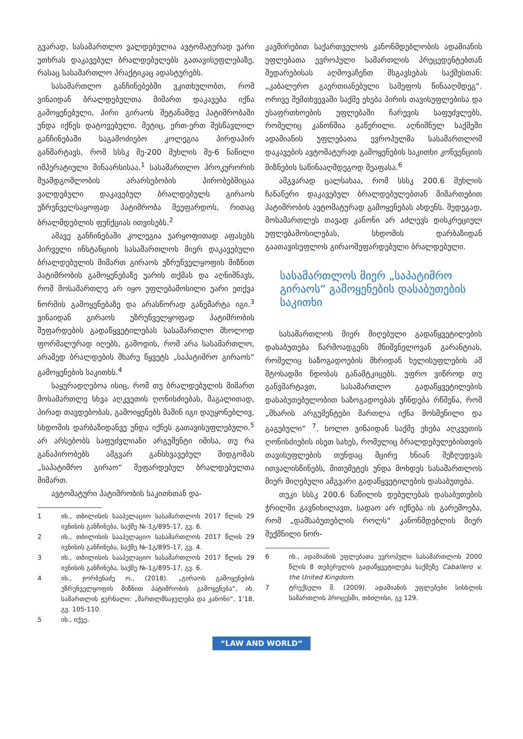გვარად, სასამართლო ვალდებულია ავტომატურად უარი უთხრას დაკავებულ ბრალდებულებს გათავისუფლებაზე, რასაც სასამართლო პრაქტიკაც ადასტურებს.
სასამართლო განჩინებებში ვკითხულობთ, რომ ვინაიდან ბრალდებულთა მიმართ დაკავება იქნა გამოყენებული, პირი გირაოს შეტანამდე პატიმრობაში უნდა იქნეს დატოვებული. მეტიც, ერთ-ერთ შესწავლილ განჩინებაში საგამოძიებო კოლეგია პირდაპირ განმარტავს, რომ სსსკ მე-200 მუხლის მე-6 ნაწილი იმპერატიული შინაარსისაა.<sup>1</sup> სასამართლო პროკურორის შუამდგომლობის არარსებობის პირობებშიცაა ვალდებული დაკავებულ ბრალდებულს გირაოს უზრუნველსაყოფად პატიმრობა შეუფარდოს, რითაც ბრალმდებლის ფუნქციას ითვისებს.<sup>2</sup>
ამავე განჩინებაში კოლეგია უარყოფითად აფასებს პირველი ინსტანციის სასამართლოს მიერ დაკავებული ბრალდებულის მიმართ გირაოს უზრუნველყოფის მიზნით პატიმრობის გამოყენებაზე უარის თქმას და აღნიშნავს, რომ მოსამართლე არ იყო უფლებამოსილი უარი ეთქვა ნორმის გამოყენებაზე და არასწორად განემარტა იგი.<sup>3</sup> ვინაიდან გირაოს უზრუნველყოფად პატიმრობის შეფარდების გადაწყვეტილებას სასამართლო მხოლოდ ფორმალურად იღებს, გამოდის, რომ არა სასამართლო, არამედ ბრალდების მხარე წყვეტს „საპატიმრო გირაოს“ გამოყენების საკითხს.<sup>4</sup>
საყურადღებოა ისიც, რომ თუ ბრალდებულის მიმართ მოსამართლე სხვა აღკვეთის ღონისძიებას, მაგალითად, პირად თავდებობას, გამოიყენებს მაშინ იგი დაუყონებლივ, სხდომის დარბაზიდანვე უნდა იქნეს გათავისუფლებული.<sup>5</sup> არ არსებობს საფუძვლიანი არგუმენტი იმისა, თუ რა განაპირობებს ამგვარ განსხვავებულ მიდგომას „საპატიმრო გირაო“ შეფარდებულ ბრალდებულთა მიმართ.
ავტომატური პატიმრობის საკითხთან და-
1 იხ., თბილისის სააპელაციო სასამართლოს 2017 წლის 29 ივნისის განჩინება, საქმე №-1გ/895-17, გვ. 6.
2 იხ., თბილისის სააპელაციო სასამართლოს 2017 წლის 29 ივნისის განჩინება, საქმე №-1გ/895-17, გვ. 4.
3 იხ., თბილისის სააპელაციო სასამართლოს 2017 წლის 29 ივნისის განჩინება, საქმე №-1გ/895-17, გვ. 6.
4 იხ., ჯორბენაძე ო., (2018). „გირაოს გამოყენების უზრუნველყოფის მიზნით პატიმრობის გამოყენება“, იხ. სამართლის ჟურნალი: „მართლმსაჯულება და კანონი“, 1’18, გვ. 105-110.
5 იხ., იქვე.
კავშირებით საქართველოს კანონმდებლობის ადამიანის უფლებათა ევროპული სამართლის პრეცედენტებთან შედარებისას აღმოვაჩენთ მსგავსებას საქმესთან: „კაბალერო გაერთიანებული სამეფოს წინააღმდეგ“. ორივე შემთხვევაში საქმე ეხება პირის თავისუფლებისა და უსაფრთხოების უფლებაში ჩარევის საფუძვლებს, რომელიც კანონშია გაწერილი. აღნიშნულ საქმეში ადამიანის უფლებათა ევროპულმა სასამართლომ დაკავების ავტომატურად გამოყენების საკითხი კონვენციის მიზნების საწინააღმდეგოდ შეაფასა.<sup>6</sup>
ამგვარად ცალსახაა, რომ სსსკ 200.6 მუხლის ჩანაწერი დაკავებულ ბრალდებულებთან მიმართებით პატიმრობის ავტომატურად გამოყენებას ახდენს. შედეგად, მოსამართლეს თავად კანონი არ აძლევს დისკრეციულ უფლებამოსილებას, სხდომის დარბაზიდან გაათავისუფლოს გირაოშეფარდებული ბრალდებული.
სასამართლოს მიერ „საპატიმრო გირაოს“ გამოყენების დასაბუთების საკითხი
სასამართლოს მიერ მიღებული გადაწყვეტილების დასაბუთება წარმოადგენს მნიშვნელოვან გარანტიას, რომელიც საზოგადოების მხრიდან ხელისუფლების ამ შტოსადმი ნდობას განამტკიცებს. უფრო ვიწროდ თუ განვმარტავთ, სასამართლო გადაწყვეტილების დასაბუთებულობით საზოგადოებას უჩნდება რწმენა, რომ „მხარის არგუმენტები მართლა იქნა მოსმენილი და გაგებული“ <sup>7</sup>. ხოლო ვინაიდან საქმე ეხება აღკვეთის ღონისძიების ისეთ სახეს, რომელიც ბრალდებულებისთვის თავისუფლების თუნდაც მცირე ხნიან შეზღუდვას ითვალისწინებს, მითუმეტეს უნდა მოხდეს სასამართლოს მიერ მიღებული ამგვარი გადაწყვეტილების დასაბუთება.
თუკი სსსკ 200.6 ნაწილის დებულებას დასაბუთების ჭრილში გავნიხილავთ, სადაო არ იქნება ის გარემოება, რომ „დამსაბუთებლის როლს“ კანონმდებლის მიერ შექმნილი ნორ-
6 იხ., ადამიანის უფლებათა ევროპული სასამართლოს 2000 წლის 8 თებერვლის გადაწყვეტილება საქმეზე Caballero v. the United Kingdom.
7 ტრექსელი შ. (2009). ადამიანის უფლებები სისხლის სამართლის პროცესში, თბილისი, გვ 129.
“LAW AND WORLD“